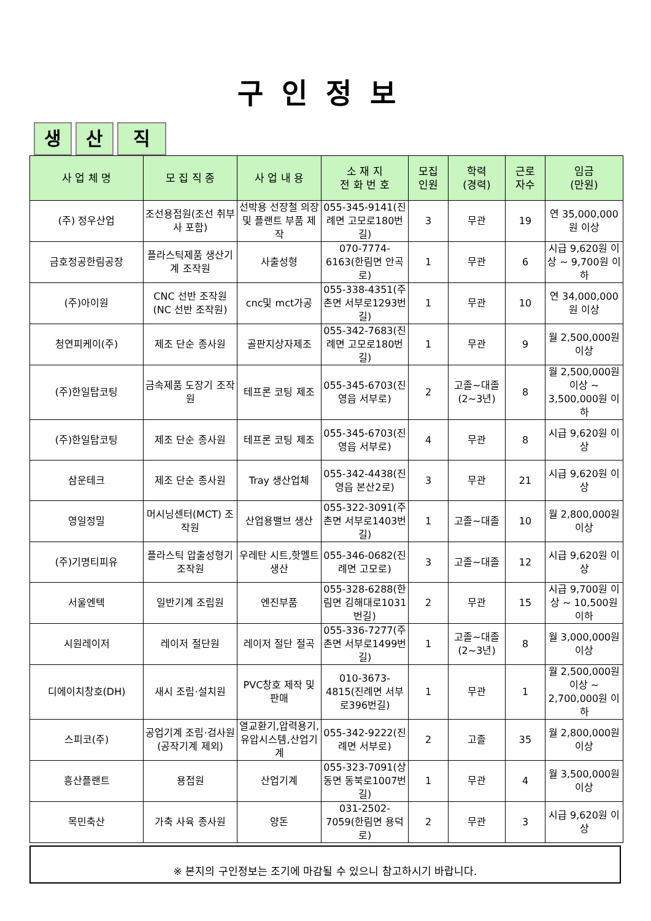구인정보
생
산
직
| 사 업 체 명 | 모 집 직 종 | 사 업 내 용 | 소 재 지 전 화 번 호 | 모집 인원 | 학력 (경력) | 근로 자수 | 임금 (만원) |
| --- | --- | --- | --- | --- | --- | --- | --- |
| (주) 정우산업 | 조선용접원(조선 취부사 포함) | 선박용 선장철 의장 및 플랜트 부품 제작 | 055-345-9141(진례면 고모로180번길) | 3 | 무관 | 19 | 연 35,000,000원 이상 |
| 금호정공한림공장 | 플라스틱제품 생산기계 조작원 | 사출성형 | 070-7774-6163(한림면 안곡로) | 1 | 무관 | 6 | 시급 9,620원 이상 ~ 9,700원 이하 |
| (주)아이원 | CNC 선반 조작원 (NC 선반 조작원) | cnc및 mct가공 | 055-338-4351(주촌면 서부로1293번길) | 1 | 무관 | 10 | 연 34,000,000원 이상 |
| 청연피케이(주) | 제조 단순 종사원 | 골판지상자제조 | 055-342-7683(진례면 고모로180번길) | 1 | 무관 | 9 | 월 2,500,000원 이상 |
| (주)한일탑코팅 | 금속제품 도장기 조작원 | 테프론 코팅 제조 | 055-345-6703(진영읍 서부로) | 2 | 고졸~대졸(2~3년) | 8 | 월 2,500,000원 이상 ~ 3,500,000원 이하 |
| (주)한일탑코팅 | 제조 단순 종사원 | 테프론 코팅 제조 | 055-345-6703(진영읍 서부로) | 4 | 무관 | 8 | 시급 9,620원 이상 |
| 삼운테크 | 제조 단순 종사원 | Tray 생산업체 | 055-342-4438(진영읍 본산2로) | 3 | 무관 | 21 | 시급 9,620원 이상 |
| 영일정밀 | 머시닝센터(MCT) 조작원 | 산업용밸브 생산 | 055-322-3091(주촌면 서부로1403번길) | 1 | 고졸~대졸 | 10 | 월 2,800,000원 이상 |
| (주)기명티피유 | 플라스틱 압출성형기 조작원 | 우레탄 시트,핫멜트 생산 | 055-346-0682(진례면 고모로) | 3 | 고졸~대졸 | 12 | 시급 9,620원 이상 |
| 서울엔텍 | 일반기계 조립원 | 엔진부품 | 055-328-6288(한림면 김해대로1031번길) | 2 | 무관 | 15 | 시급 9,700원 이상 ~ 10,500원 이하 |
| 시원레이저 | 레이저 절단원 | 레이저 절단 절곡 | 055-336-7277(주촌면 서부로1499번길) | 1 | 고졸~대졸(2~3년) | 8 | 월 3,000,000원 이상 |
| 디에이치창호(DH) | 새시 조립·설치원 | PVC창호 제작 및 판매 | 010-3673-4815(진례면 서부로396번길) | 1 | 무관 | 1 | 월 2,500,000원 이상 ~ 2,700,000원 이하 |
| 스피코(주) | 공업기계 조립·검사원(공작기계 제외) | 열교환기,압력용기,유압시스템,산업기계 | 055-342-9222(진례면 서부로) | 2 | 고졸 | 35 | 월 2,800,000원 이상 |
| 흥산플랜트 | 용접원 | 산업기계 | 055-323-7091(상동면 동북로1007번길) | 1 | 무관 | 4 | 월 3,500,000원 이상 |
| 목민축산 | 가축 사육 종사원 | 양돈 | 031-2502-7059(한림면 용덕로) | 2 | 무관 | 3 | 시급 9,620원 이상 |
※ 본지의 구인정보는 조기에 마감될 수 있으니 참고하시기 바랍니다.